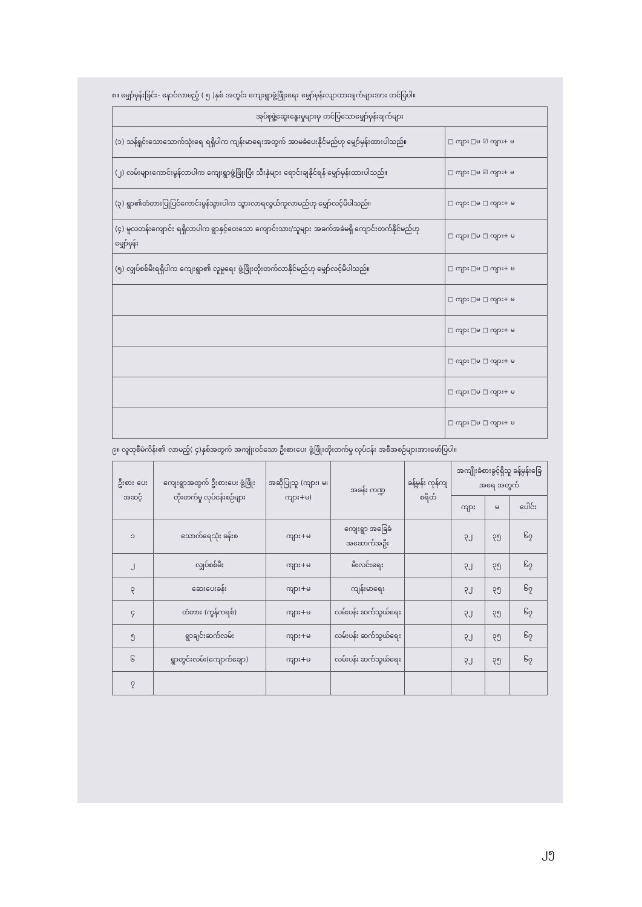၈။ မျှော်မှန်းခြင်း- နောင်လာမည့် ( ၅ )နှစ် အတွင်း ကျေးရွာဖွံ့ဖြိုးရေး မျှော်မှန်းလျာထားချက်များအား တင်ပြပါ။
| အုပ်စုဖွဲ့ဆွေးနွေးမှုများမှ တင်ပြသောမျှော်မှန်းချက်များ | |
| --- | --- |
| (၁) သန့်ရှင်းသောသောက်သုံးရေ ရရှိပါက ကျန်းမာရေးအတွက် အာမခံပေးနိုင်မည်ဟု မျှော်မှန်းထားပါသည်။ | □ ကျား □မ ☑ ကျား+ မ |
| (၂) လမ်းများကောင်းမွန်လာပါက ကျေးရွာဖွံ့ဖြိုးပြီး သီးနှံများ ရောင်းချနိုင်ရန် မျှော်မှန်းထားပါသည်။ | □ ကျား □မ ☑ ကျား+ မ |
| (၃) ရွာ၏တံတားပြုပြင်ကောင်းမွန်သွားပါက သွားလာရလွယ်ကူလာမည်ဟု မျှော်လင့်မိပါသည်။ | □ ကျား □မ □ ကျား+ မ |
| (၄) မူလတန်းကျောင်း ရရှိလာပါက ရွာနှင့်ဝေးသော ကျောင်းသား/သူများ အခက်အခဲမရှိ ကျောင်းတက်နိုင်မည်ဟုမျှော်မှန်း | □ ကျား □မ □ ကျား+ မ |
| (၅) လျှပ်စစ်မီးရရှိပါက ကျေးရွာ၏ လူမှုရေး ဖွံ့ဖြိုးတိုးတက်လာနိုင်မည်ဟု မျှော်လင့်မိပါသည်။ | □ ကျား □မ □ ကျား+ မ |
| | □ ကျား □မ □ ကျား+ မ |
| | □ ကျား □မ □ ကျား+ မ |
| | □ ကျား □မ □ ကျား+ မ |
| | □ ကျား □မ □ ကျား+ မ |
| | □ ကျား □မ □ ကျား+ မ |
၉။ လူထုစီမံကိန်း၏ လာမည့်( ၄)နှစ်အတွက် အကျုံးဝင်သော ဦးစားပေး ဖွံ့ဖြိုးတိုးတက်မှု လုပ်ငန်း အစီအစဉ်များအားဖော်ပြပါ။
| ဦးစား ပေး အဆင့် | ကျေးရွာအတွက် ဦးစားပေး ဖွံ့ဖြိုးတိုးတက်မှု လုပ်ငန်းစဉ်များ | အဆိုပြုသူ (ကျား၊ မ၊ ကျား+မ) | အခန်း ကဏ္ဍ | ခန့်မှန်း ကုန်ကျ စရိတ် | အကျိုးခံစားခွင့်ရှိသူ ခန့်မှန်းခြေအရေ အတွက် | | |
| --- | --- | --- | --- | --- | --- | --- | --- |
| | | | | | ကျား | မ | ပေါင်း |
| ၁ | သောက်ရေသုံး ခန်းစ | ကျား+မ | ကျေးရွာ အခြေခံအဆောက်အဦး | | ၃၂ | ၃၅ | ၆၇ |
| ၂ | လျှပ်စစ်မီး | ကျား+မ | မီးလင်းရေး | | ၃၂ | ၃၅ | ၆၇ |
| ၃ | ဆေးပေးခန်း | ကျား+မ | ကျန်းမာရေး | | ၃၂ | ၃၅ | ၆၇ |
| ၄ | တံတား (ကွန်ကရစ်) | ကျား+မ | လမ်းပန်း ဆက်သွယ်ရေး | | ၃၂ | ၃၅ | ၆၇ |
| ၅ | ရွာချင်းဆက်လမ်း | ကျား+မ | လမ်းပန်း ဆက်သွယ်ရေး | | ၃၂ | ၃၅ | ၆၇ |
| ၆ | ရွာတွင်းလမ်း(ကျောက်ချော) | ကျား+မ | လမ်းပန်း ဆက်သွယ်ရေး | | ၃၂ | ၃၅ | ၆၇ |
| ၇ | | | | | | | |
၂၅